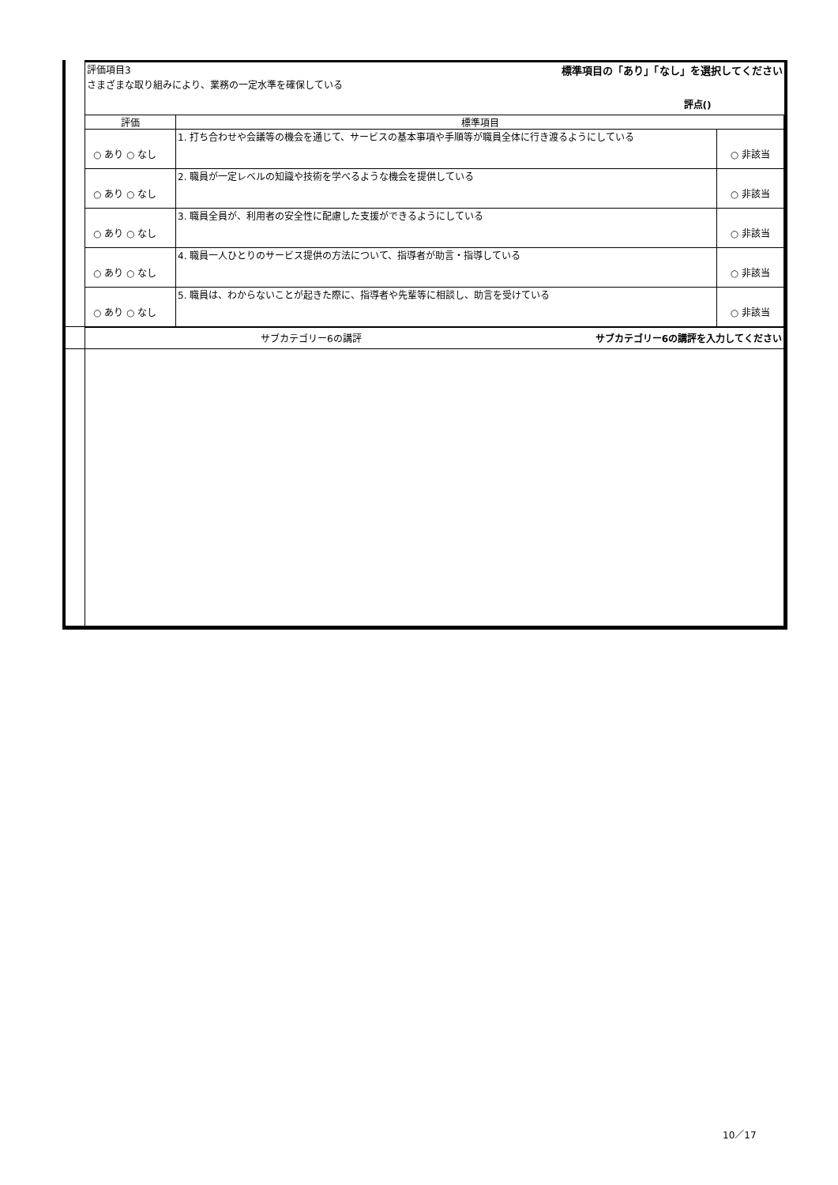| | 評価項目3 標準項目の「あり」「なし」を選択してください さまざまな取り組みにより、業務の一定水準を確保している 評点() | | |
| | 評価 | 標準項目 | |
| | ○ あり ○ なし | 1. 打ち合わせや会議等の機会を通じて、サービスの基本事項や手順等が職員全体に行き渡るようにしている | ○ 非該当 |
| | ○ あり ○ なし | 2. 職員が一定レベルの知識や技術を学べるような機会を提供している | ○ 非該当 |
| | ○ あり ○ なし | 3. 職員全員が、利用者の安全性に配慮した支援ができるようにしている | ○ 非該当 |
| | ○ あり ○ なし | 4. 職員一人ひとりのサービス提供の方法について、指導者が助言・指導している | ○ 非該当 |
| | ○ あり ○ なし | 5. 職員は、わからないことが起きた際に、指導者や先輩等に相談し、助言を受けている | ○ 非該当 |
| | サブカテゴリー6の講評 サブカテゴリー6の講評を入力してください | | |
10／17